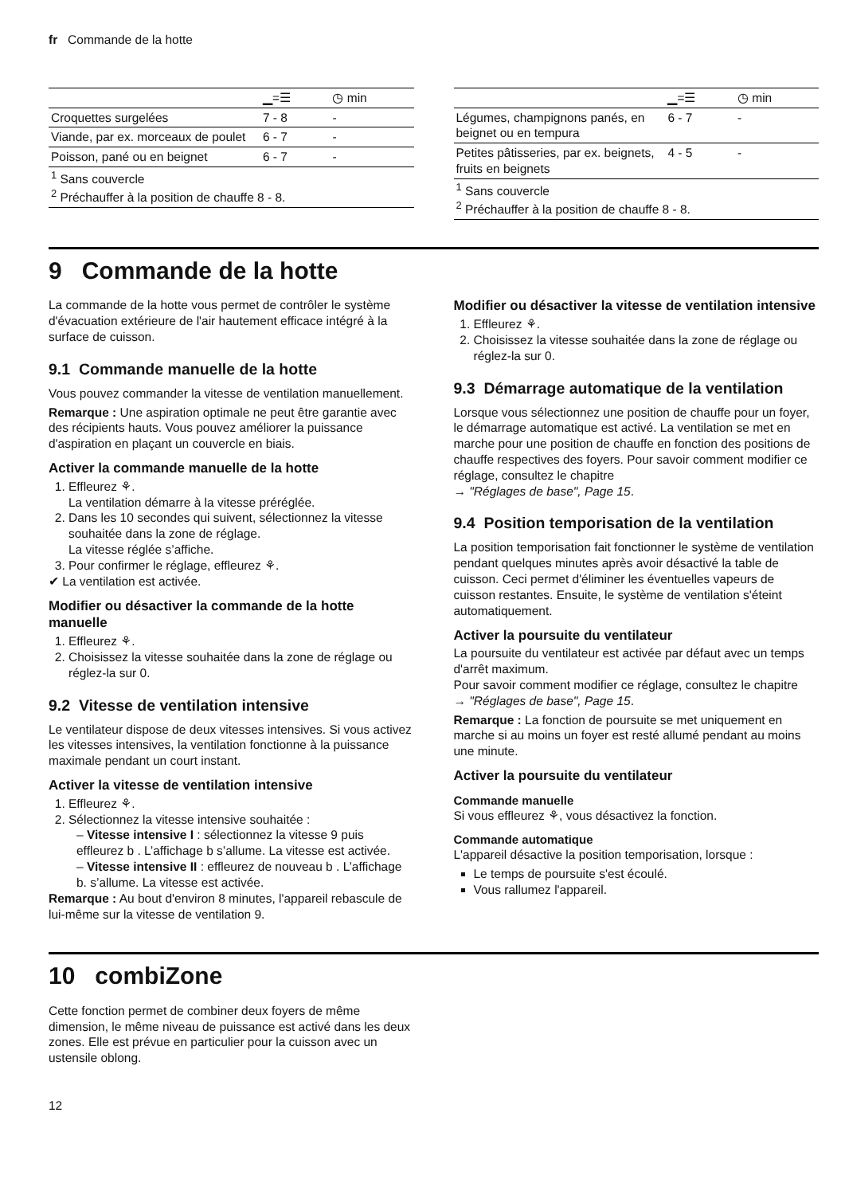fr Commande de la hotte
| | ▁=☰ | ◷ min |
| --- | --- | --- |
| Croquettes surgelées | 7 - 8 | - |
| Viande, par ex. morceaux de poulet | 6 - 7 | - |
| Poisson, pané ou en beignet | 6 - 7 | - |
| <sup>1</sup> Sans couvercle <sup>2</sup> Préchauffer à la position de chauffe 8 - 8. | | |
| | ▁=☰ | ◷ min |
| --- | --- | --- |
| Légumes, champignons panés, en beignet ou en tempura | 6 - 7 | - |
| Petites pâtisseries, par ex. beignets, fruits en beignets | 4 - 5 | - |
| <sup>1</sup> Sans couvercle <sup>2</sup> Préchauffer à la position de chauffe 8 - 8. | | |
9 Commande de la hotte
La commande de la hotte vous permet de contrôler le système d'évacuation extérieure de l'air hautement efficace intégré à la surface de cuisson.
9.1 Commande manuelle de la hotte
Vous pouvez commander la vitesse de ventilation manuellement.
Remarque : Une aspiration optimale ne peut être garantie avec des récipients hauts. Vous pouvez améliorer la puissance d'aspiration en plaçant un couvercle en biais.
Activer la commande manuelle de la hotte
1. Effleurez ⚘.
La ventilation démarre à la vitesse préréglée.
2. Dans les 10 secondes qui suivent, sélectionnez la vitesse souhaitée dans la zone de réglage.
La vitesse réglée s’affiche.
3. Pour confirmer le réglage, effleurez ⚘.
✔ La ventilation est activée.
Modifier ou désactiver la commande de la hotte manuelle
1. Effleurez ⚘.
2. Choisissez la vitesse souhaitée dans la zone de réglage ou réglez-la sur 0.
9.2 Vitesse de ventilation intensive
Le ventilateur dispose de deux vitesses intensives. Si vous activez les vitesses intensives, la ventilation fonctionne à la puissance maximale pendant un court instant.
Activer la vitesse de ventilation intensive
1. Effleurez ⚘.
2. Sélectionnez la vitesse intensive souhaitée :
– Vitesse intensive I : sélectionnez la vitesse 9 puis effleurez b . L’affichage b s’allume. La vitesse est activée.
– Vitesse intensive II : effleurez de nouveau b . L’affichage b. s’allume. La vitesse est activée.
Remarque : Au bout d'environ 8 minutes, l'appareil rebascule de lui-même sur la vitesse de ventilation 9.
Modifier ou désactiver la vitesse de ventilation intensive
1. Effleurez ⚘.
2. Choisissez la vitesse souhaitée dans la zone de réglage ou réglez-la sur 0.
9.3 Démarrage automatique de la ventilation
Lorsque vous sélectionnez une position de chauffe pour un foyer, le démarrage automatique est activé. La ventilation se met en marche pour une position de chauffe en fonction des positions de chauffe respectives des foyers. Pour savoir comment modifier ce réglage, consultez le chapitre
→ "Réglages de base", Page 15.
9.4 Position temporisation de la ventilation
La position temporisation fait fonctionner le système de ventilation pendant quelques minutes après avoir désactivé la table de cuisson. Ceci permet d'éliminer les éventuelles vapeurs de cuisson restantes. Ensuite, le système de ventilation s'éteint automatiquement.
Activer la poursuite du ventilateur
La poursuite du ventilateur est activée par défaut avec un temps d'arrêt maximum.
Pour savoir comment modifier ce réglage, consultez le chapitre
→ "Réglages de base", Page 15.
Remarque : La fonction de poursuite se met uniquement en marche si au moins un foyer est resté allumé pendant au moins une minute.
Activer la poursuite du ventilateur
Commande manuelle
Si vous effleurez ⚘, vous désactivez la fonction.
Commande automatique
L'appareil désactive la position temporisation, lorsque :
Le temps de poursuite s'est écoulé.
Vous rallumez l'appareil.
10 combiZone
Cette fonction permet de combiner deux foyers de même dimension, le même niveau de puissance est activé dans les deux zones. Elle est prévue en particulier pour la cuisson avec un ustensile oblong.
12